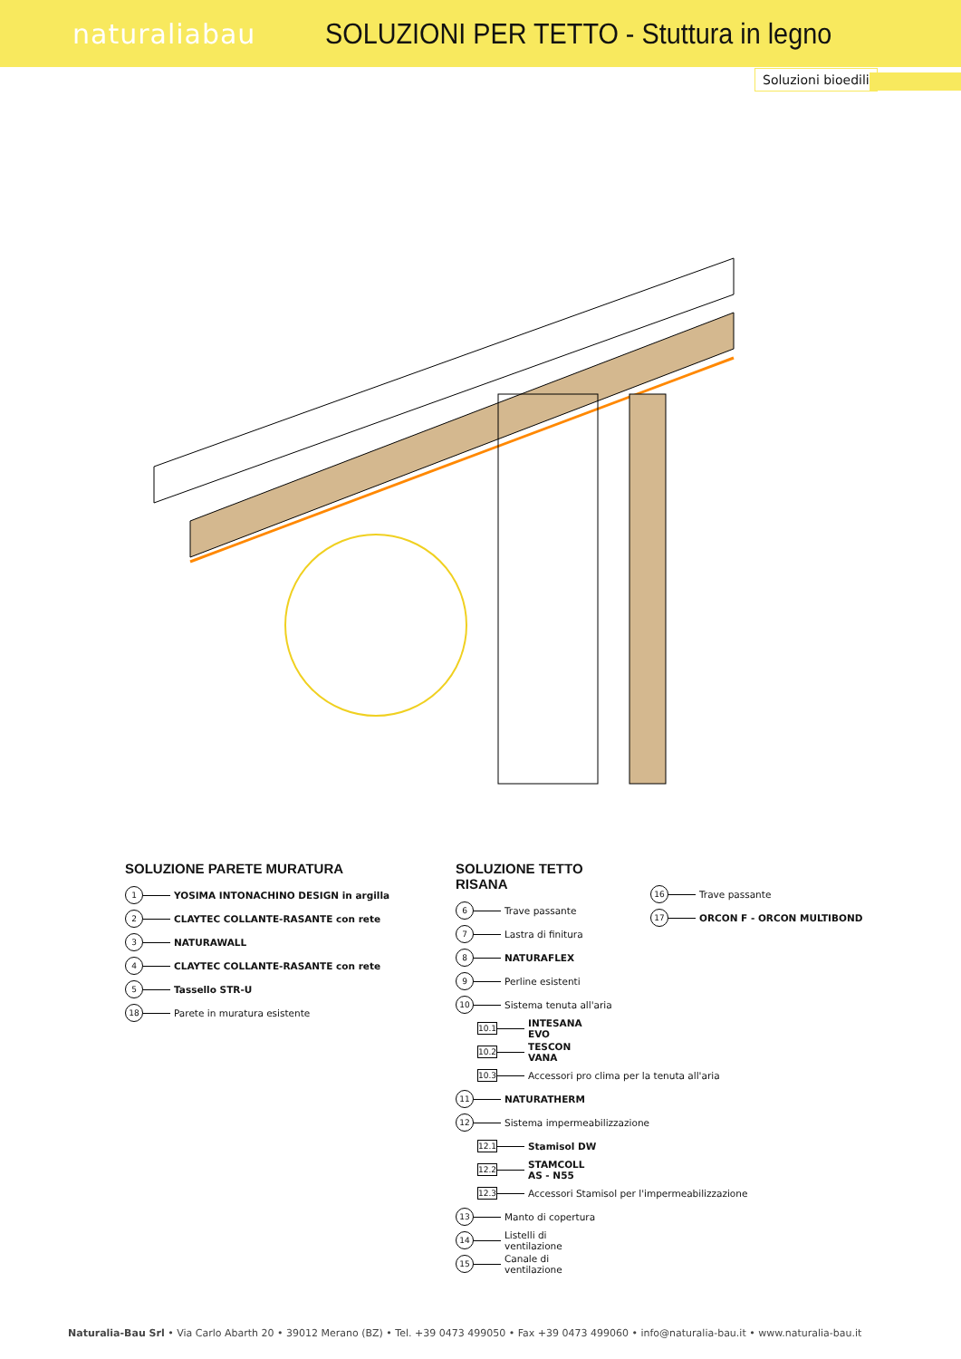naturaliabau
SOLUZIONI PER TETTO - Stuttura in legno
Soluzioni bioedili
SOLUZIONE PARETE MURATURA
1 YOSIMA INTONACHINO DESIGN in argilla
2 CLAYTEC COLLANTE-RASANTE con rete
3 NATURAWALL
4 CLAYTEC COLLANTE-RASANTE con rete
5 Tassello STR-U
18 Parete in muratura esistente
SOLUZIONE TETTO RISANA
6 Trave passante
7 Lastra di finitura
8 NATURAFLEX
9 Perline esistenti
10 Sistema tenuta all'aria
10.1 INTESANA EVO
10.2 TESCON VANA
10.3 Accessori pro clima per la tenuta all'aria
11 NATURATHERM
12 Sistema impermeabilizzazione
12.1 Stamisol DW
12.2 STAMCOLL AS - N55
12.3 Accessori Stamisol per l'impermeabilizzazione
13 Manto di copertura
14 Listelli di ventilazione
15 Canale di ventilazione
16 Trave passante
17 ORCON F - ORCON MULTIBOND
Naturalia-Bau Srl • Via Carlo Abarth 20 • 39012 Merano (BZ) • Tel. +39 0473 499050 • Fax +39 0473 499060 • info@naturalia-bau.it • www.naturalia-bau.it